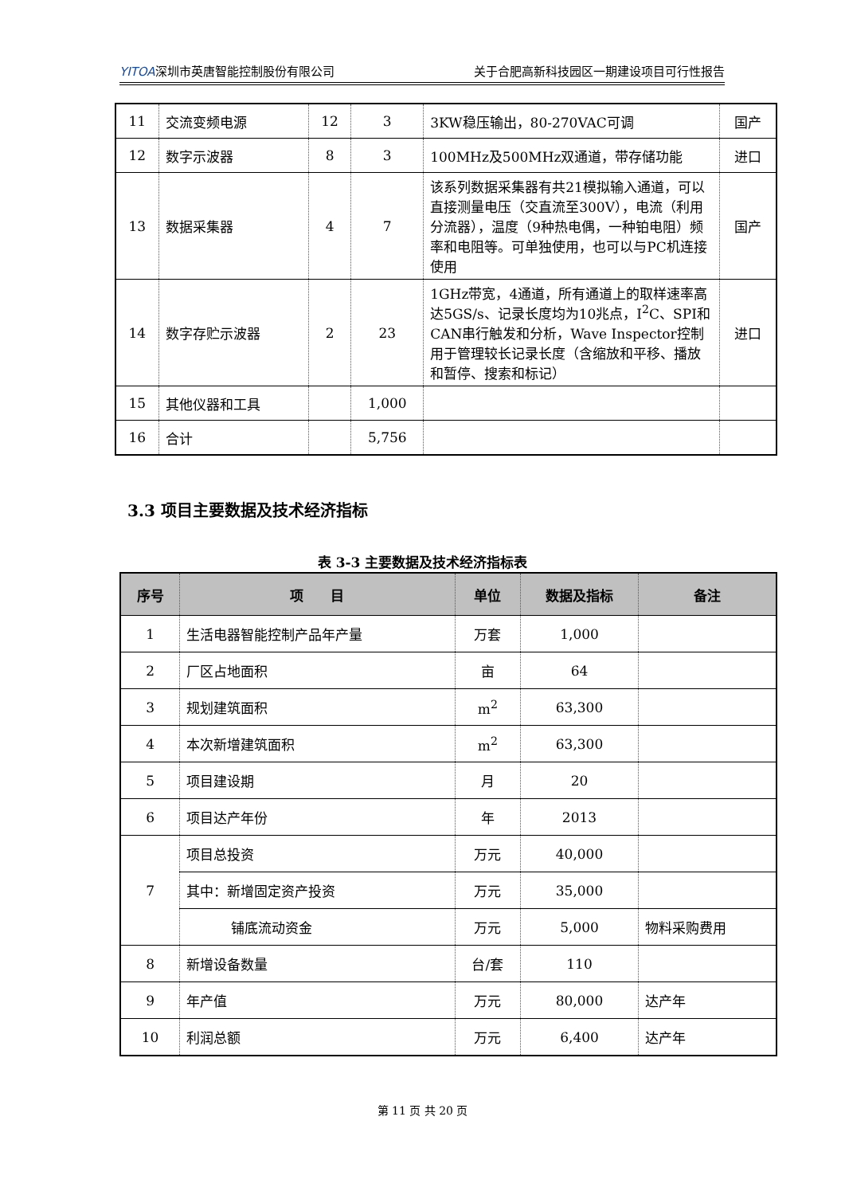YITOA深圳市英唐智能控制股份有限公司 关于合肥高新科技园区一期建设项目可行性报告
| 11 | 交流变频电源 | 12 | 3 | 3KW稳压输出，80-270VAC可调 | 国产 |
| 12 | 数字示波器 | 8 | 3 | 100MHz及500MHz双通道，带存储功能 | 进口 |
| 13 | 数据采集器 | 4 | 7 | 该系列数据采集器有共21模拟输入通道，可以直接测量电压（交直流至300V），电流（利用分流器），温度（9种热电偶，一种铂电阻）频率和电阻等。可单独使用，也可以与PC机连接使用 | 国产 |
| 14 | 数字存贮示波器 | 2 | 23 | 1GHz带宽，4通道，所有通道上的取样速率高达5GS/s、记录长度均为10兆点，I<sup>2</sup>C、SPI和CAN串行触发和分析，Wave Inspector控制用于管理较长记录长度（含缩放和平移、播放和暂停、搜索和标记） | 进口 |
| 15 | 其他仪器和工具 | | 1,000 | | |
| 16 | 合计 | | 5,756 | | |
3.3 项目主要数据及技术经济指标
表 3-3 主要数据及技术经济指标表
| 序号 | 项 目 | 单位 | 数据及指标 | 备注 |
| --- | --- | --- | --- | --- |
| 1 | 生活电器智能控制产品年产量 | 万套 | 1,000 | |
| 2 | 厂区占地面积 | 亩 | 64 | |
| 3 | 规划建筑面积 | m<sup>2</sup> | 63,300 | |
| 4 | 本次新增建筑面积 | m<sup>2</sup> | 63,300 | |
| 5 | 项目建设期 | 月 | 20 | |
| 6 | 项目达产年份 | 年 | 2013 | |
| 7 | 项目总投资 | 万元 | 40,000 | |
| | 其中：新增固定资产投资 | 万元 | 35,000 | |
| | 铺底流动资金 | 万元 | 5,000 | 物料采购费用 |
| 8 | 新增设备数量 | 台/套 | 110 | |
| 9 | 年产值 | 万元 | 80,000 | 达产年 |
| 10 | 利润总额 | 万元 | 6,400 | 达产年 |
第 11 页 共 20 页